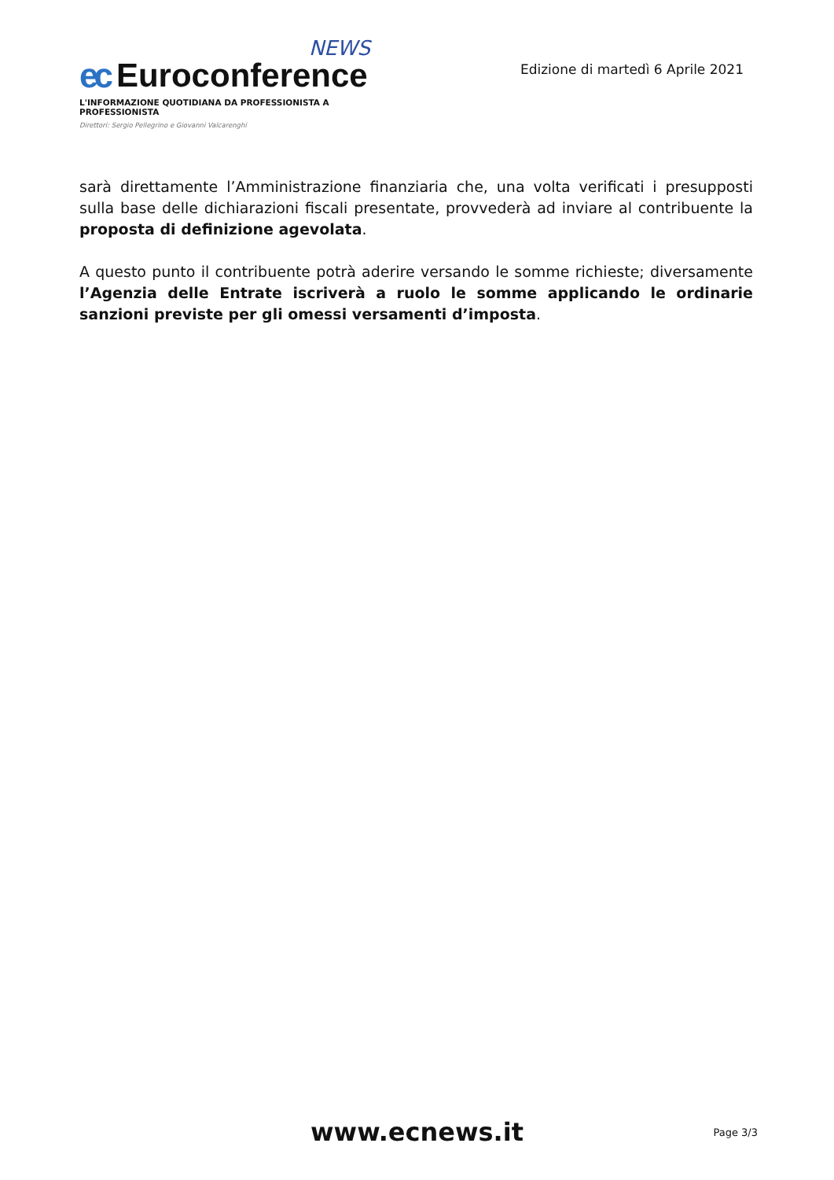NEWS
ec Euroconference
L'INFORMAZIONE QUOTIDIANA DA PROFESSIONISTA A PROFESSIONISTA
Direttori: Sergio Pellegrino e Giovanni Valcarenghi
Edizione di martedì 6 Aprile 2021
sarà direttamente l’Amministrazione finanziaria che, una volta verificati i presupposti sulla base delle dichiarazioni fiscali presentate, provvederà ad inviare al contribuente la proposta di definizione agevolata.
A questo punto il contribuente potrà aderire versando le somme richieste; diversamente l’Agenzia delle Entrate iscriverà a ruolo le somme applicando le ordinarie sanzioni previste per gli omessi versamenti d’imposta.
www.ecnews.it
Page 3/3